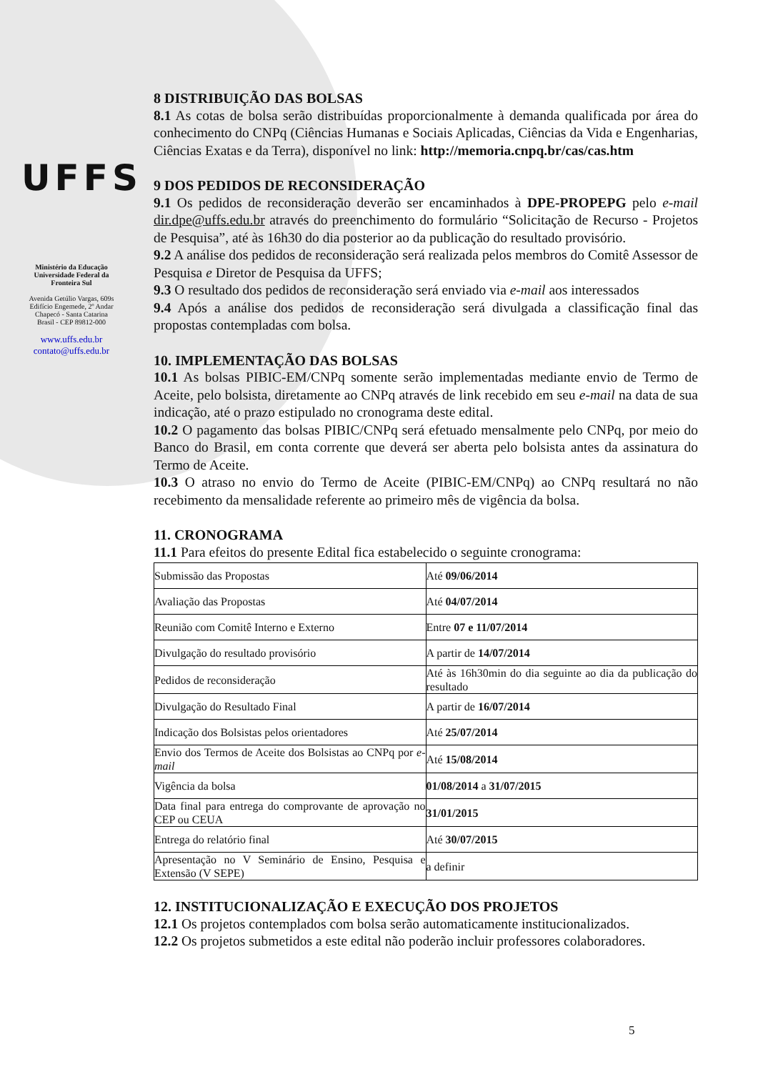UFFS
Ministério da Educação
Universidade Federal da
Fronteira Sul
Avenida Getúlio Vargas, 609s
Edifício Engemede, 2º Andar
Chapecó - Santa Catarina
Brasil - CEP 89812-000
www.uffs.edu.br
contato@uffs.edu.br
8 DISTRIBUIÇÃO DAS BOLSAS
8.1 As cotas de bolsa serão distribuídas proporcionalmente à demanda qualificada por área do conhecimento do CNPq (Ciências Humanas e Sociais Aplicadas, Ciências da Vida e Engenharias, Ciências Exatas e da Terra), disponível no link: http://memoria.cnpq.br/cas/cas.htm
9 DOS PEDIDOS DE RECONSIDERAÇÃO
9.1 Os pedidos de reconsideração deverão ser encaminhados à DPE-PROPEPG pelo e-mail dir.dpe@uffs.edu.br através do preenchimento do formulário “Solicitação de Recurso - Projetos de Pesquisa”, até às 16h30 do dia posterior ao da publicação do resultado provisório.
9.2 A análise dos pedidos de reconsideração será realizada pelos membros do Comitê Assessor de Pesquisa e Diretor de Pesquisa da UFFS;
9.3 O resultado dos pedidos de reconsideração será enviado via e-mail aos interessados
9.4 Após a análise dos pedidos de reconsideração será divulgada a classificação final das propostas contempladas com bolsa.
10. IMPLEMENTAÇÃO DAS BOLSAS
10.1 As bolsas PIBIC-EM/CNPq somente serão implementadas mediante envio de Termo de Aceite, pelo bolsista, diretamente ao CNPq através de link recebido em seu e-mail na data de sua indicação, até o prazo estipulado no cronograma deste edital.
10.2 O pagamento das bolsas PIBIC/CNPq será efetuado mensalmente pelo CNPq, por meio do Banco do Brasil, em conta corrente que deverá ser aberta pelo bolsista antes da assinatura do Termo de Aceite.
10.3 O atraso no envio do Termo de Aceite (PIBIC-EM/CNPq) ao CNPq resultará no não recebimento da mensalidade referente ao primeiro mês de vigência da bolsa.
11. CRONOGRAMA
11.1 Para efeitos do presente Edital fica estabelecido o seguinte cronograma:
| Submissão das Propostas | Até 09/06/2014 |
| Avaliação das Propostas | Até 04/07/2014 |
| Reunião com Comitê Interno e Externo | Entre 07 e 11/07/2014 |
| Divulgação do resultado provisório | A partir de 14/07/2014 |
| Pedidos de reconsideração | Até às 16h30min do dia seguinte ao dia da publicação do resultado |
| Divulgação do Resultado Final | A partir de 16/07/2014 |
| Indicação dos Bolsistas pelos orientadores | Até 25/07/2014 |
| Envio dos Termos de Aceite dos Bolsistas ao CNPq por e-mail | Até 15/08/2014 |
| Vigência da bolsa | 01/08/2014 a 31/07/2015 |
| Data final para entrega do comprovante de aprovação no CEP ou CEUA | 31/01/2015 |
| Entrega do relatório final | Até 30/07/2015 |
| Apresentação no V Seminário de Ensino, Pesquisa e Extensão (V SEPE) | a definir |
12. INSTITUCIONALIZAÇÃO E EXECUÇÃO DOS PROJETOS
12.1 Os projetos contemplados com bolsa serão automaticamente institucionalizados.
12.2 Os projetos submetidos a este edital não poderão incluir professores colaboradores.
5